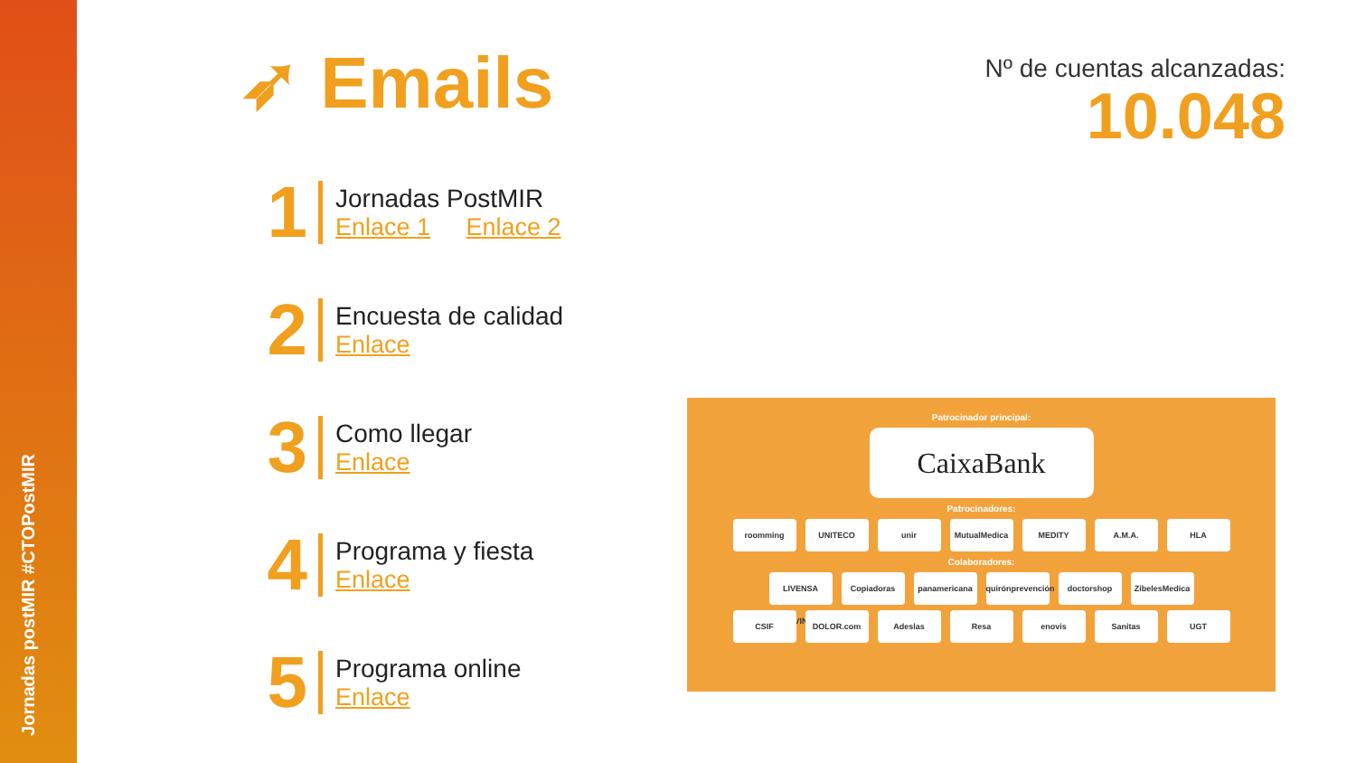Jornadas postMIR #CTOPostMIR
➶ Emails
Nº de cuentas alcanzadas:
10.048
1
Jornadas PostMIR
Enlace 1 Enlace 2
2
Encuesta de calidad
Enlace
3
Como llegar
Enlace
4
Programa y fiesta
Enlace
5
Programa online
Enlace
Patrocinador principal:
CaixaBank
Patrocinadores:
roomming UNITECO unir MutualMedica MEDITY A.M.A. HLA
Colaboradores:
LIVENSA LIVING Copiadoras panamericana quirónprevención doctorshop ZibelesMedica
CSIF DOLOR.com Adeslas Resa enovis Sanitas UGT